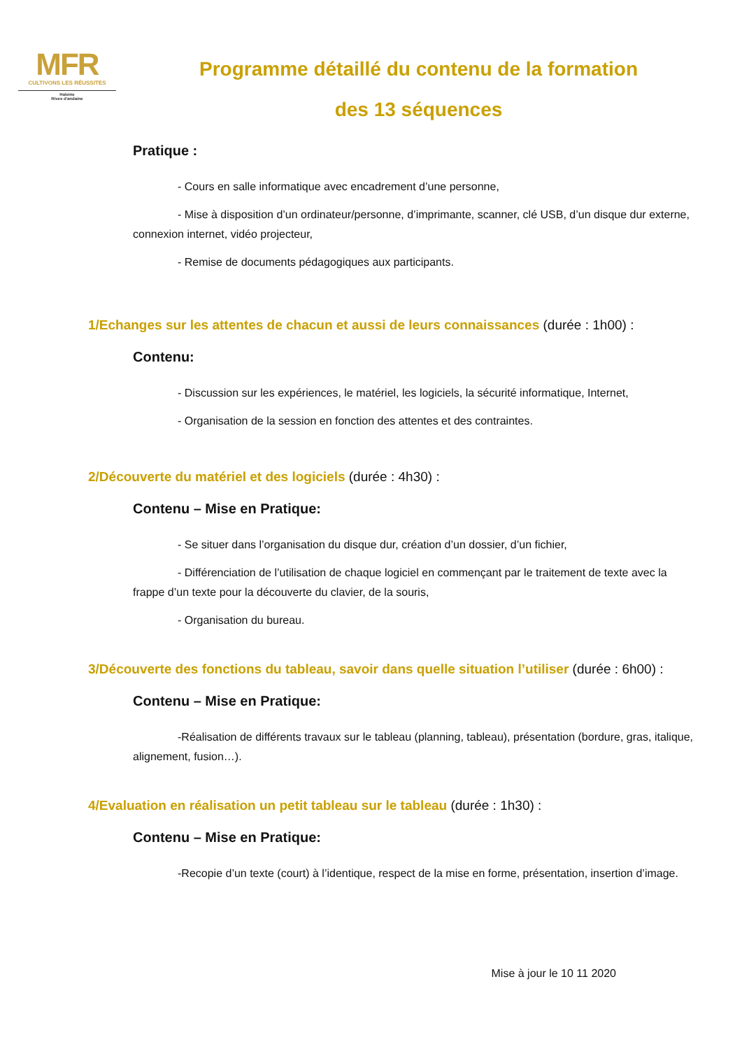MFR
CULTIVONS LES RÉUSSITES
Haleine
Rives d'andaine
Programme détaillé du contenu de la formation
des 13 séquences
Pratique :
- Cours en salle informatique avec encadrement d’une personne,
- Mise à disposition d’un ordinateur/personne, d’imprimante, scanner, clé USB, d’un disque dur externe, connexion internet, vidéo projecteur,
- Remise de documents pédagogiques aux participants.
1/Echanges sur les attentes de chacun et aussi de leurs connaissances (durée : 1h00) :
Contenu:
- Discussion sur les expériences, le matériel, les logiciels, la sécurité informatique, Internet,
- Organisation de la session en fonction des attentes et des contraintes.
2/Découverte du matériel et des logiciels (durée : 4h30) :
Contenu – Mise en Pratique:
- Se situer dans l’organisation du disque dur, création d’un dossier, d’un fichier,
- Différenciation de l’utilisation de chaque logiciel en commençant par le traitement de texte avec la frappe d’un texte pour la découverte du clavier, de la souris,
- Organisation du bureau.
3/Découverte des fonctions du tableau, savoir dans quelle situation l’utiliser (durée : 6h00) :
Contenu – Mise en Pratique:
-Réalisation de différents travaux sur le tableau (planning, tableau), présentation (bordure, gras, italique, alignement, fusion…).
4/Evaluation en réalisation un petit tableau sur le tableau (durée : 1h30) :
Contenu – Mise en Pratique:
-Recopie d’un texte (court) à l’identique, respect de la mise en forme, présentation, insertion d’image.
Mise à jour le 10 11 2020